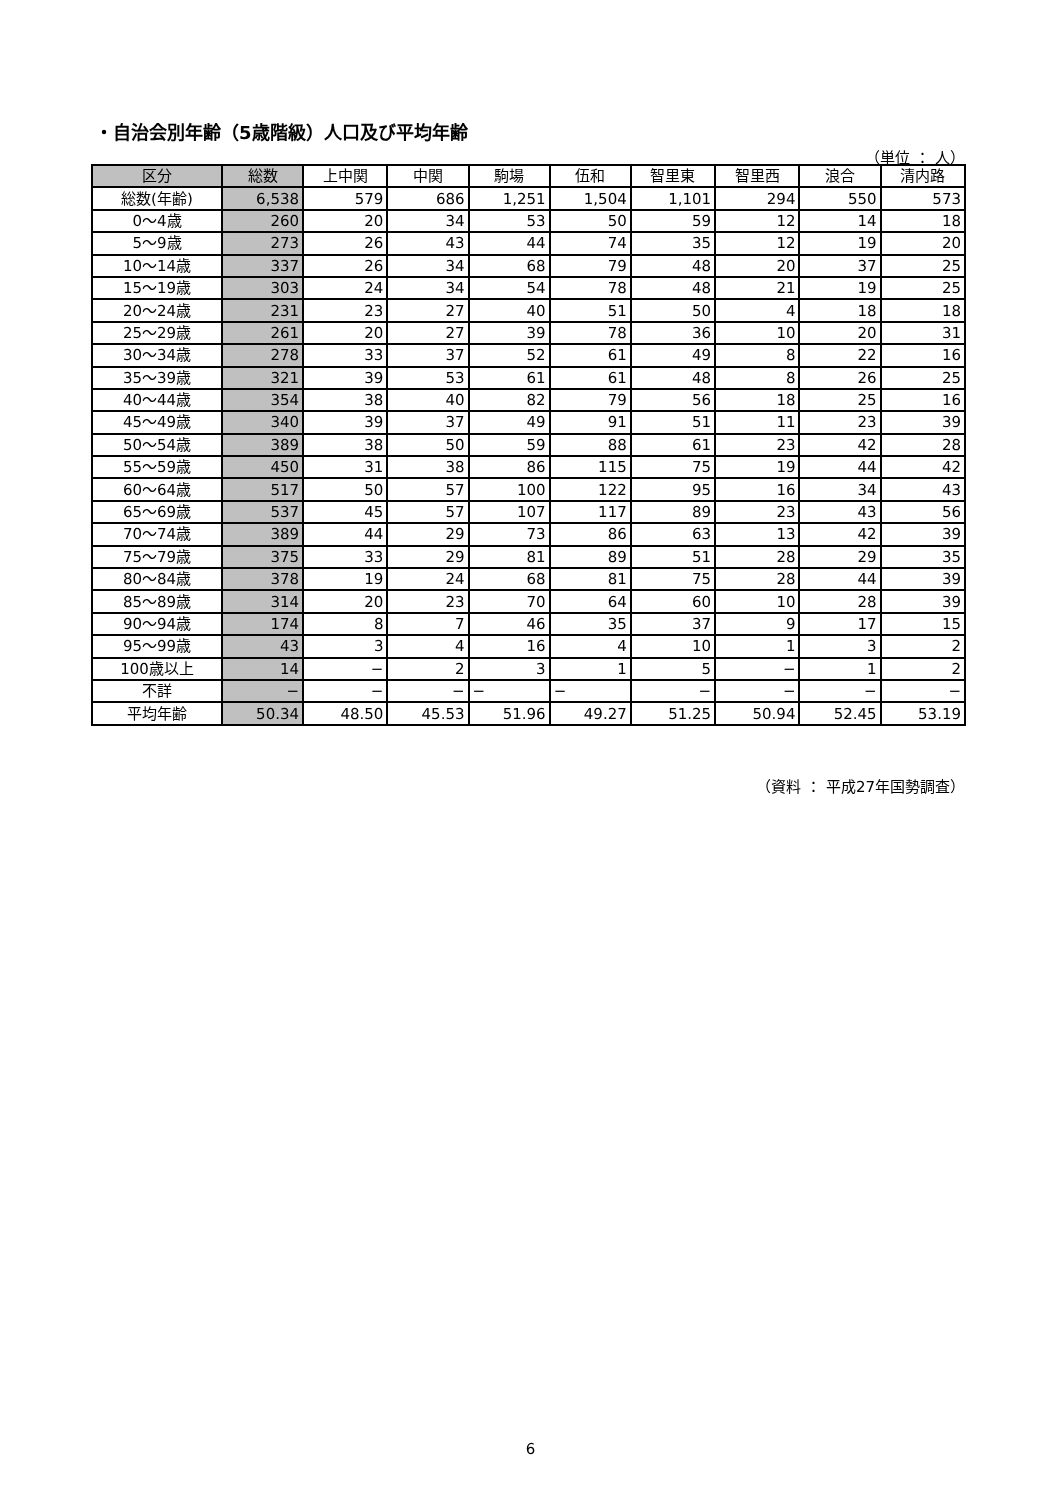・自治会別年齢（5歳階級）人口及び平均年齢
（単位 ： 人）
| 区分 | 総数 | 上中関 | 中関 | 駒場 | 伍和 | 智里東 | 智里西 | 浪合 | 清内路 |
| --- | --- | --- | --- | --- | --- | --- | --- | --- | --- |
| 総数(年齢) | 6,538 | 579 | 686 | 1,251 | 1,504 | 1,101 | 294 | 550 | 573 |
| 0～4歳 | 260 | 20 | 34 | 53 | 50 | 59 | 12 | 14 | 18 |
| 5～9歳 | 273 | 26 | 43 | 44 | 74 | 35 | 12 | 19 | 20 |
| 10～14歳 | 337 | 26 | 34 | 68 | 79 | 48 | 20 | 37 | 25 |
| 15～19歳 | 303 | 24 | 34 | 54 | 78 | 48 | 21 | 19 | 25 |
| 20～24歳 | 231 | 23 | 27 | 40 | 51 | 50 | 4 | 18 | 18 |
| 25～29歳 | 261 | 20 | 27 | 39 | 78 | 36 | 10 | 20 | 31 |
| 30～34歳 | 278 | 33 | 37 | 52 | 61 | 49 | 8 | 22 | 16 |
| 35～39歳 | 321 | 39 | 53 | 61 | 61 | 48 | 8 | 26 | 25 |
| 40～44歳 | 354 | 38 | 40 | 82 | 79 | 56 | 18 | 25 | 16 |
| 45～49歳 | 340 | 39 | 37 | 49 | 91 | 51 | 11 | 23 | 39 |
| 50～54歳 | 389 | 38 | 50 | 59 | 88 | 61 | 23 | 42 | 28 |
| 55～59歳 | 450 | 31 | 38 | 86 | 115 | 75 | 19 | 44 | 42 |
| 60～64歳 | 517 | 50 | 57 | 100 | 122 | 95 | 16 | 34 | 43 |
| 65～69歳 | 537 | 45 | 57 | 107 | 117 | 89 | 23 | 43 | 56 |
| 70～74歳 | 389 | 44 | 29 | 73 | 86 | 63 | 13 | 42 | 39 |
| 75～79歳 | 375 | 33 | 29 | 81 | 89 | 51 | 28 | 29 | 35 |
| 80～84歳 | 378 | 19 | 24 | 68 | 81 | 75 | 28 | 44 | 39 |
| 85～89歳 | 314 | 20 | 23 | 70 | 64 | 60 | 10 | 28 | 39 |
| 90～94歳 | 174 | 8 | 7 | 46 | 35 | 37 | 9 | 17 | 15 |
| 95～99歳 | 43 | 3 | 4 | 16 | 4 | 10 | 1 | 3 | 2 |
| 100歳以上 | 14 | − | 2 | 3 | 1 | 5 | − | 1 | 2 |
| 不詳 | − | − | − | − | − | − | − | − | − |
| 平均年齢 | 50.34 | 48.50 | 45.53 | 51.96 | 49.27 | 51.25 | 50.94 | 52.45 | 53.19 |
（資料 ： 平成27年国勢調査）
6